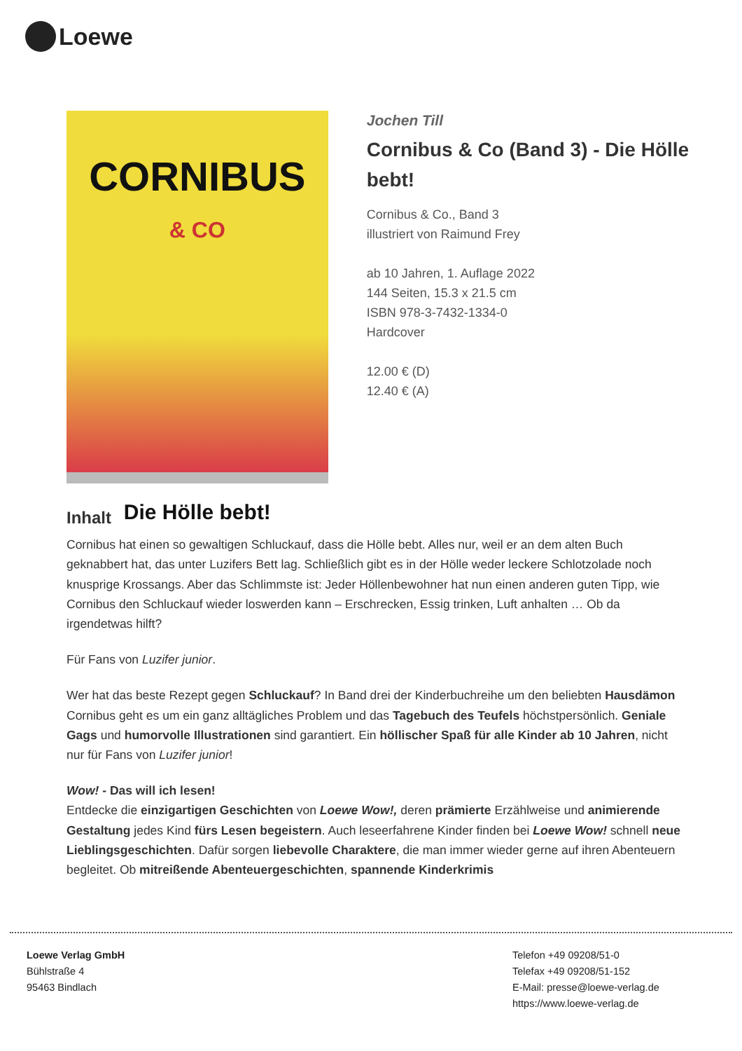Loewe
CORNIBUS
& CO
Die Hölle bebt!
Jochen Till
Cornibus & Co (Band 3) - Die Hölle bebt!
Cornibus & Co., Band 3
illustriert von Raimund Frey
ab 10 Jahren, 1. Auflage 2022
144 Seiten, 15.3 x 21.5 cm
ISBN 978-3-7432-1334-0
Hardcover
12.00 € (D)
12.40 € (A)
Inhalt
Cornibus hat einen so gewaltigen Schluckauf, dass die Hölle bebt. Alles nur, weil er an dem alten Buch geknabbert hat, das unter Luzifers Bett lag. Schließlich gibt es in der Hölle weder leckere Schlotzolade noch knusprige Krossangs. Aber das Schlimmste ist: Jeder Höllenbewohner hat nun einen anderen guten Tipp, wie Cornibus den Schluckauf wieder loswerden kann – Erschrecken, Essig trinken, Luft anhalten … Ob da irgendetwas hilft?
Für Fans von Luzifer junior.
Wer hat das beste Rezept gegen Schluckauf? In Band drei der Kinderbuchreihe um den beliebten Hausdämon Cornibus geht es um ein ganz alltägliches Problem und das Tagebuch des Teufels höchstpersönlich. Geniale Gags und humorvolle Illustrationen sind garantiert. Ein höllischer Spaß für alle Kinder ab 10 Jahren, nicht nur für Fans von Luzifer junior!
Wow! - Das will ich lesen!
Entdecke die einzigartigen Geschichten von Loewe Wow!, deren prämierte Erzählweise und animierende Gestaltung jedes Kind fürs Lesen begeistern. Auch leseerfahrene Kinder finden bei Loewe Wow! schnell neue Lieblingsgeschichten. Dafür sorgen liebevolle Charaktere, die man immer wieder gerne auf ihren Abenteuern begleitet. Ob mitreißende Abenteuergeschichten, spannende Kinderkrimis
Loewe Verlag GmbH
Bühlstraße 4
95463 Bindlach
Telefon +49 09208/51-0
Telefax +49 09208/51-152
E-Mail: presse@loewe-verlag.de
https://www.loewe-verlag.de